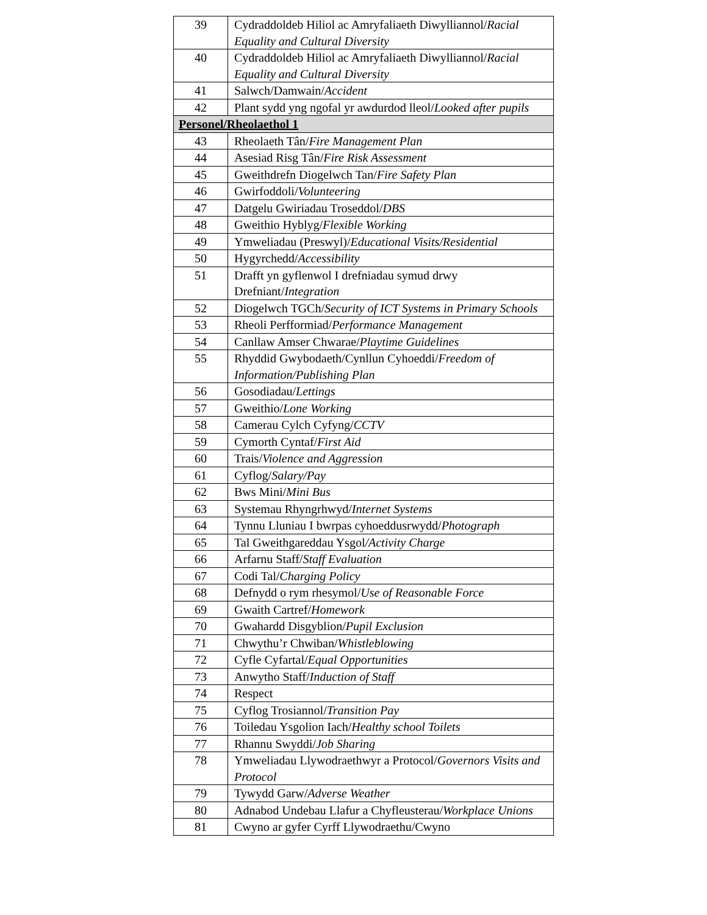| 39 | Cydraddoldeb Hiliol ac Amryfaliaeth Diwylliannol/ Racial Equality and Cultural Diversity |
| 40 | Cydraddoldeb Hiliol ac Amryfaliaeth Diwylliannol/ Racial Equality and Cultural Diversity |
| 41 | Salwch/Damwain/ Accident |
| 42 | Plant sydd yng ngofal yr awdurdod lleol/ Looked after pupils |
| Personel/Rheolaethol 1 | |
| 43 | Rheolaeth Tân/ Fire Management Plan |
| 44 | Asesiad Risg Tân/ Fire Risk Assessment |
| 45 | Gweithdrefn Diogelwch Tan/ Fire Safety Plan |
| 46 | Gwirfoddoli/ Volunteering |
| 47 | Datgelu Gwiriadau Troseddol/ DBS |
| 48 | Gweithio Hyblyg/ Flexible Working |
| 49 | Ymweliadau (Preswyl)/ Educational Visits/Residential |
| 50 | Hygyrchedd/ Accessibility |
| 51 | Drafft yn gyflenwol I drefniadau symud drwy Drefniant/ Integration |
| 52 | Diogelwch TGCh/ Security of ICT Systems in Primary Schools |
| 53 | Rheoli Perfformiad/ Performance Management |
| 54 | Canllaw Amser Chwarae/ Playtime Guidelines |
| 55 | Rhyddid Gwybodaeth/Cynllun Cyhoeddi/ Freedom of Information/Publishing Plan |
| 56 | Gosodiadau/ Lettings |
| 57 | Gweithio/ Lone Working |
| 58 | Camerau Cylch Cyfyng/ CCTV |
| 59 | Cymorth Cyntaf/ First Aid |
| 60 | Trais/ Violence and Aggression |
| 61 | Cyflog/ Salary/Pay |
| 62 | Bws Mini/ Mini Bus |
| 63 | Systemau Rhyngrhwyd/ Internet Systems |
| 64 | Tynnu Lluniau I bwrpas cyhoeddusrwydd/ Photograph |
| 65 | Tal Gweithgareddau Ysgol /Activity Charge |
| 66 | Arfarnu Staff/ Staff Evaluation |
| 67 | Codi Tal/ Charging Policy |
| 68 | Defnydd o rym rhesymol/ Use of Reasonable Force |
| 69 | Gwaith Cartref/ Homework |
| 70 | Gwahardd Disgyblion/ Pupil Exclusion |
| 71 | Chwythu’r Chwiban/ Whistleblowing |
| 72 | Cyfle Cyfartal/ Equal Opportunities |
| 73 | Anwytho Staff/ Induction of Staff |
| 74 | Respect |
| 75 | Cyflog Trosiannol/ Transition Pay |
| 76 | Toiledau Ysgolion Iach/ Healthy school Toilets |
| 77 | Rhannu Swyddi/ Job Sharing |
| 78 | Ymweliadau Llywodraethwyr a Protocol/ Governors Visits and Protocol |
| 79 | Tywydd Garw/ Adverse Weather |
| 80 | Adnabod Undebau Llafur a Chyfleusterau/ Workplace Unions |
| 81 | Cwyno ar gyfer Cyrff Llywodraethu/Cwyno |